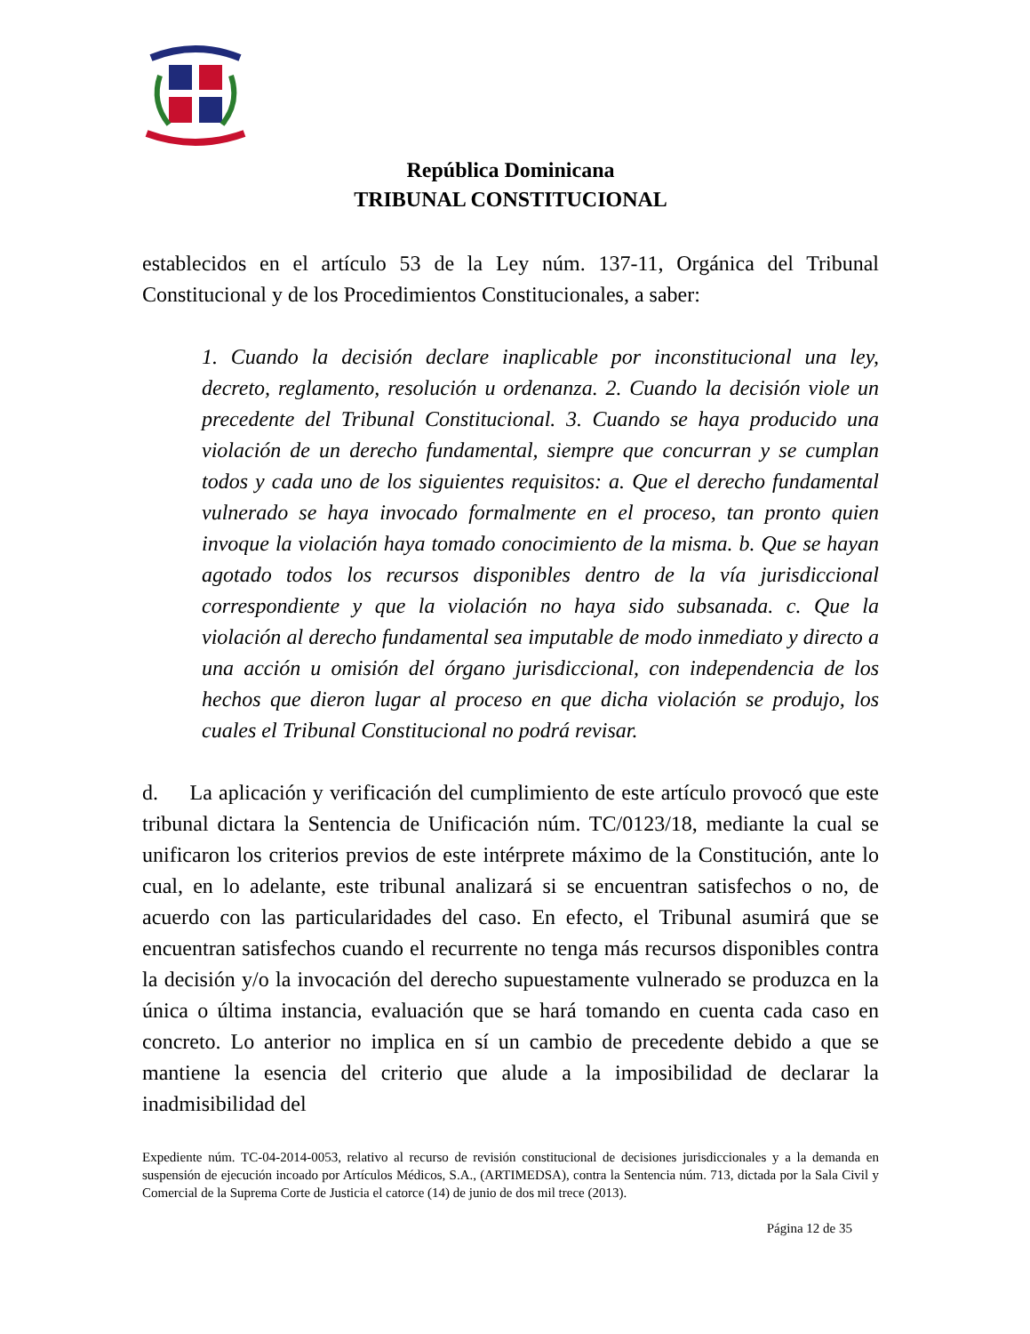República Dominicana
TRIBUNAL CONSTITUCIONAL
establecidos en el artículo 53 de la Ley núm. 137-11, Orgánica del Tribunal Constitucional y de los Procedimientos Constitucionales, a saber:
1. Cuando la decisión declare inaplicable por inconstitucional una ley, decreto, reglamento, resolución u ordenanza. 2. Cuando la decisión viole un precedente del Tribunal Constitucional. 3. Cuando se haya producido una violación de un derecho fundamental, siempre que concurran y se cumplan todos y cada uno de los siguientes requisitos: a. Que el derecho fundamental vulnerado se haya invocado formalmente en el proceso, tan pronto quien invoque la violación haya tomado conocimiento de la misma. b. Que se hayan agotado todos los recursos disponibles dentro de la vía jurisdiccional correspondiente y que la violación no haya sido subsanada. c. Que la violación al derecho fundamental sea imputable de modo inmediato y directo a una acción u omisión del órgano jurisdiccional, con independencia de los hechos que dieron lugar al proceso en que dicha violación se produjo, los cuales el Tribunal Constitucional no podrá revisar.
d. La aplicación y verificación del cumplimiento de este artículo provocó que este tribunal dictara la Sentencia de Unificación núm. TC/0123/18, mediante la cual se unificaron los criterios previos de este intérprete máximo de la Constitución, ante lo cual, en lo adelante, este tribunal analizará si se encuentran satisfechos o no, de acuerdo con las particularidades del caso. En efecto, el Tribunal asumirá que se encuentran satisfechos cuando el recurrente no tenga más recursos disponibles contra la decisión y/o la invocación del derecho supuestamente vulnerado se produzca en la única o última instancia, evaluación que se hará tomando en cuenta cada caso en concreto. Lo anterior no implica en sí un cambio de precedente debido a que se mantiene la esencia del criterio que alude a la imposibilidad de declarar la inadmisibilidad del
Expediente núm. TC-04-2014-0053, relativo al recurso de revisión constitucional de decisiones jurisdiccionales y a la demanda en suspensión de ejecución incoado por Artículos Médicos, S.A., (ARTIMEDSA), contra la Sentencia núm. 713, dictada por la Sala Civil y Comercial de la Suprema Corte de Justicia el catorce (14) de junio de dos mil trece (2013).
Página 12 de 35